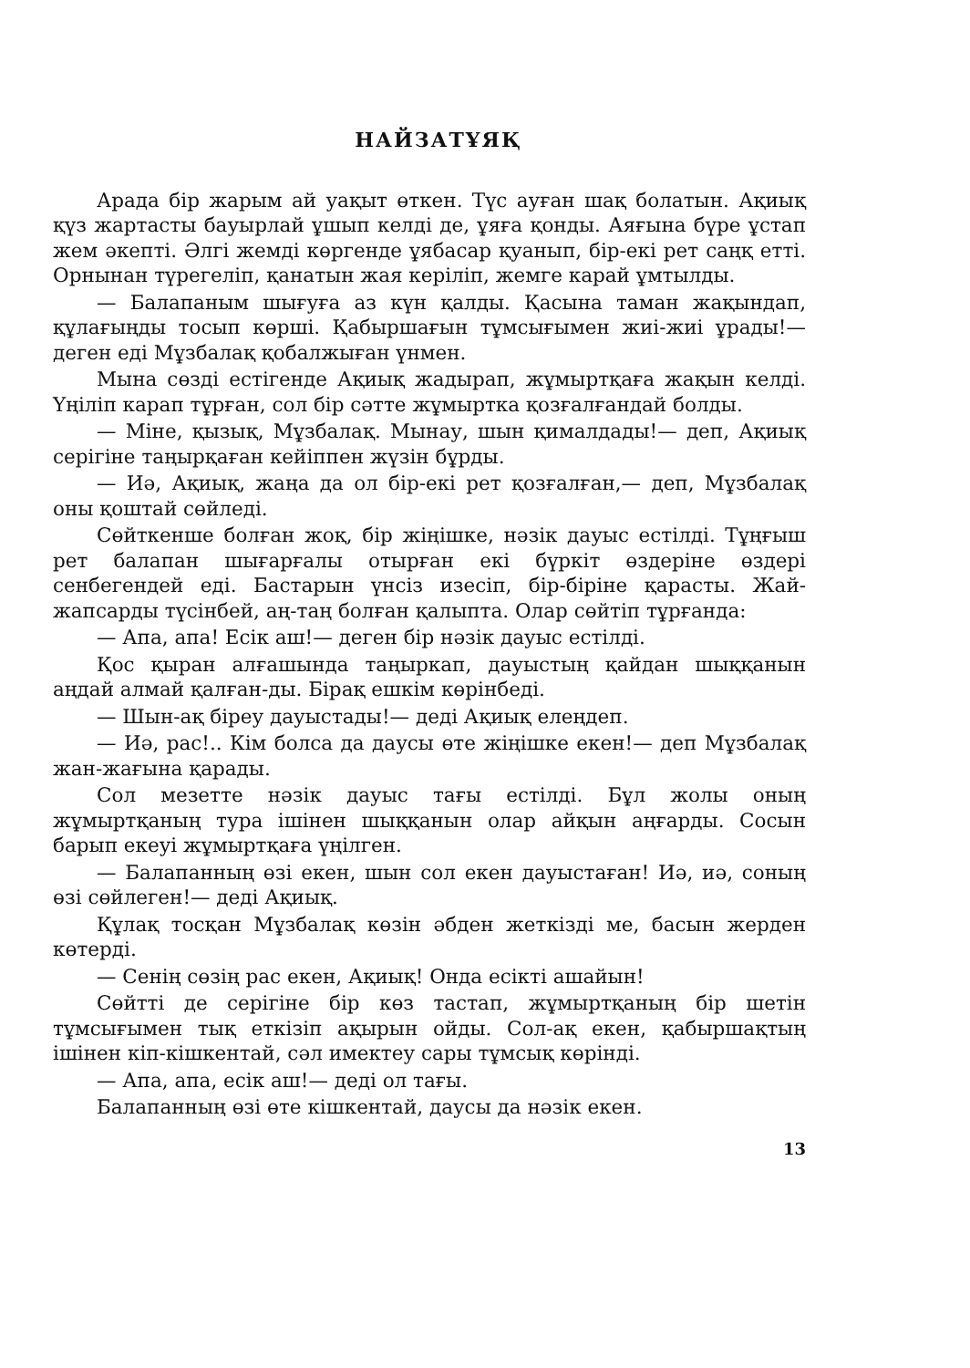НАЙЗАТҰЯҚ
Арада бір жарым ай уақыт өткен. Түс ауған шақ болатын. Ақиық қүз жартасты бауырлай ұшып келді де, ұяға қонды. Аяғына бүре ұстап жем әкепті. Әлгі жемді көргенде ұябасар қуанып, бір-екі рет саңқ етті. Орнынан түрегеліп, қанатын жая керіліп, жемге карай ұмтылды.
— Балапаным шығуға аз күн қалды. Қасына таман жақындап, құлағыңды тосып көрші. Қабыршағын тұмсығымен жиі-жиі ұрады!— деген еді Мұзбалақ қобалжыған үнмен.
Мына сөзді естігенде Ақиық жадырап, жұмыртқаға жақын келді. Үңіліп карап тұрған, сол бір сәтте жұмыртка қозғалғандай болды.
— Міне, қызық, Мұзбалақ. Мынау, шын қималдады!— деп, Ақиық серігіне таңырқаған кейіппен жүзін бұрды.
— Иә, Ақиық, жаңа да ол бір-екі рет қозғалған,— деп, Мұзбалақ оны қоштай сөйледі.
Сөйткенше болған жоқ, бір жіңішке, нәзік дауыс естілді. Тұңғыш рет балапан шығарғалы отырған екі бүркіт өздеріне өздері сенбегендей еді. Бастарын үнсіз изесіп, бір-біріне қарасты. Жай-жапсарды түсінбей, аң-таң болған қалыпта. Олар сөйтіп тұрғанда:
— Апа, апа! Есік аш!— деген бір нәзік дауыс естілді.
Қос қыран алғашында таңыркап, дауыстың қайдан шыққанын аңдай алмай қалған-ды. Бірақ ешкім көрінбеді.
— Шын-ақ біреу дауыстады!— деді Ақиық елеңдеп.
— Иә, рас!.. Кім болса да даусы өте жіңішке екен!— деп Мұзбалақ жан-жағына қарады.
Сол мезетте нәзік дауыс тағы естілді. Бұл жолы оның жұмыртқаның тура ішінен шыққанын олар айқын аңғарды. Сосын барып екеуі жұмыртқаға үңілген.
— Балапанның өзі екен, шын сол екен дауыстаған! Иә, иә, соның өзі сөйлеген!— деді Ақиық.
Құлақ тосқан Мұзбалақ көзін әбден жеткізді ме, басын жерден көтерді.
— Сенің сөзің рас екен, Ақиық! Онда есікті ашайын!
Сөйтті де серігіне бір көз тастап, жұмыртқаның бір шетін тұмсығымен тық еткізіп ақырын ойды. Сол-ақ екен, қабыршақтың ішінен кіп-кішкентай, сәл имектеу сары тұмсық көрінді.
— Апа, апа, есік аш!— деді ол тағы.
Балапанның өзі өте кішкентай, даусы да нәзік екен.
13